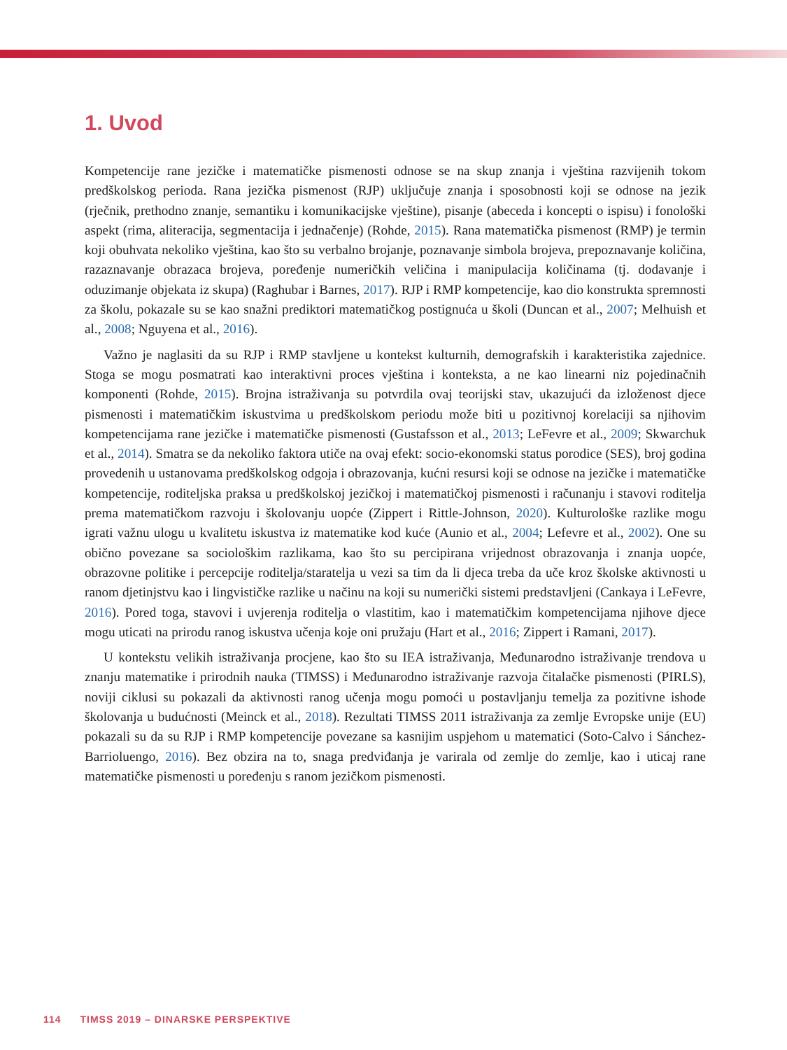1. Uvod
Kompetencije rane jezičke i matematičke pismenosti odnose se na skup znanja i vještina razvijenih tokom predškolskog perioda. Rana jezička pismenost (RJP) uključuje znanja i sposobnosti koji se odnose na jezik (rječnik, prethodno znanje, semantiku i komunikacijske vještine), pisanje (abeceda i koncepti o ispisu) i fonološki aspekt (rima, aliteracija, segmentacija i jednačenje) (Rohde, 2015). Rana matematička pismenost (RMP) je termin koji obuhvata nekoliko vještina, kao što su verbalno brojanje, poznavanje simbola brojeva, prepoznavanje količina, razaznavanje obrazaca brojeva, poređenje numeričkih veličina i manipulacija količinama (tj. dodavanje i oduzimanje objekata iz skupa) (Raghubar i Barnes, 2017). RJP i RMP kompetencije, kao dio konstrukta spremnosti za školu, pokazale su se kao snažni prediktori matematičkog postignuća u školi (Duncan et al., 2007; Melhuish et al., 2008; Nguyena et al., 2016).
Važno je naglasiti da su RJP i RMP stavljene u kontekst kulturnih, demografskih i karakteristika zajednice. Stoga se mogu posmatrati kao interaktivni proces vještina i konteksta, a ne kao linearni niz pojedinačnih komponenti (Rohde, 2015). Brojna istraživanja su potvrdila ovaj teorijski stav, ukazujući da izloženost djece pismenosti i matematičkim iskustvima u predškolskom periodu može biti u pozitivnoj korelaciji sa njihovim kompetencijama rane jezičke i matematičke pismenosti (Gustafsson et al., 2013; LeFevre et al., 2009; Skwarchuk et al., 2014). Smatra se da nekoliko faktora utiče na ovaj efekt: socio-ekonomski status porodice (SES), broj godina provedenih u ustanovama predškolskog odgoja i obrazovanja, kućni resursi koji se odnose na jezičke i matematičke kompetencije, roditeljska praksa u predškolskoj jezičkoj i matematičkoj pismenosti i računanju i stavovi roditelja prema matematičkom razvoju i školovanju uopće (Zippert i Rittle-Johnson, 2020). Kulturološke razlike mogu igrati važnu ulogu u kvalitetu iskustva iz matematike kod kuće (Aunio et al., 2004; Lefevre et al., 2002). One su obično povezane sa sociološkim razlikama, kao što su percipirana vrijednost obrazovanja i znanja uopće, obrazovne politike i percepcije roditelja/staratelja u vezi sa tim da li djeca treba da uče kroz školske aktivnosti u ranom djetinjstvu kao i lingvističke razlike u načinu na koji su numerički sistemi predstavljeni (Cankaya i LeFevre, 2016). Pored toga, stavovi i uvjerenja roditelja o vlastitim, kao i matematičkim kompetencijama njihove djece mogu uticati na prirodu ranog iskustva učenja koje oni pružaju (Hart et al., 2016; Zippert i Ramani, 2017).
U kontekstu velikih istraživanja procjene, kao što su IEA istraživanja, Međunarodno istraživanje trendova u znanju matematike i prirodnih nauka (TIMSS) i Međunarodno istraživanje razvoja čitalačke pismenosti (PIRLS), noviji ciklusi su pokazali da aktivnosti ranog učenja mogu pomoći u postavljanju temelja za pozitivne ishode školovanja u budućnosti (Meinck et al., 2018). Rezultati TIMSS 2011 istraživanja za zemlje Evropske unije (EU) pokazali su da su RJP i RMP kompetencije povezane sa kasnijim uspjehom u matematici (Soto-Calvo i Sánchez-Barrioluengo, 2016). Bez obzira na to, snaga predviđanja je varirala od zemlje do zemlje, kao i uticaj rane matematičke pismenosti u poređenju s ranom jezičkom pismenosti.
114 TIMSS 2019 – DINARSKE PERSPEKTIVE